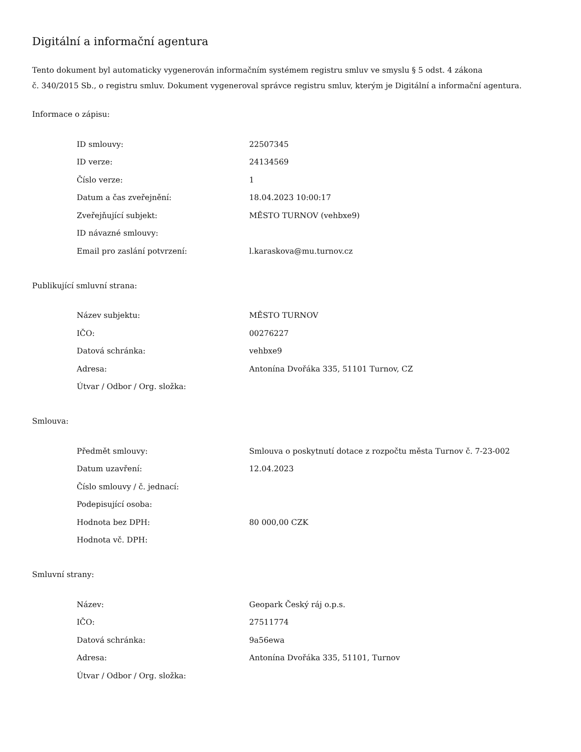Digitální a informační agentura
Tento dokument byl automaticky vygenerován informačním systémem registru smluv ve smyslu § 5 odst. 4 zákona
č. 340/2015 Sb., o registru smluv. Dokument vygeneroval správce registru smluv, kterým je Digitální a informační agentura.
Informace o zápisu:
| ID smlouvy: | 22507345 |
| ID verze: | 24134569 |
| Číslo verze: | 1 |
| Datum a čas zveřejnění: | 18.04.2023 10:00:17 |
| Zveřejňující subjekt: | MĚSTO TURNOV (vehbxe9) |
| ID návazné smlouvy: | |
| Email pro zaslání potvrzení: | l.karaskova@mu.turnov.cz |
Publikující smluvní strana:
| Název subjektu: | MĚSTO TURNOV |
| IČO: | 00276227 |
| Datová schránka: | vehbxe9 |
| Adresa: | Antonína Dvořáka 335, 51101 Turnov, CZ |
| Útvar / Odbor / Org. složka: | |
Smlouva:
| Předmět smlouvy: | Smlouva o poskytnutí dotace z rozpočtu města Turnov č. 7-23-002 |
| Datum uzavření: | 12.04.2023 |
| Číslo smlouvy / č. jednací: | |
| Podepisující osoba: | |
| Hodnota bez DPH: | 80 000,00 CZK |
| Hodnota vč. DPH: | |
Smluvní strany:
| Název: | Geopark Český ráj o.p.s. |
| IČO: | 27511774 |
| Datová schránka: | 9a56ewa |
| Adresa: | Antonína Dvořáka 335, 51101, Turnov |
| Útvar / Odbor / Org. složka: | |